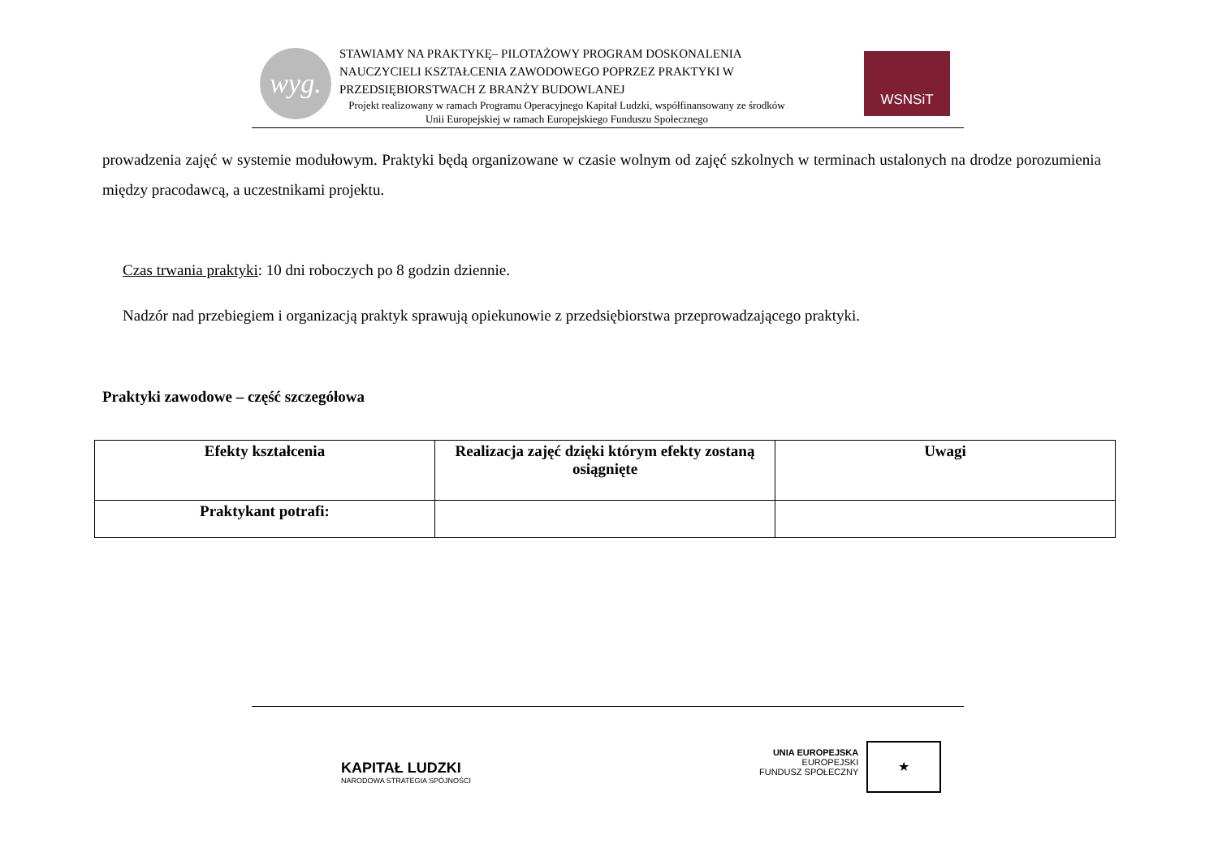wyg.
STAWIAMY NA PRAKTYKĘ– PILOTAŻOWY PROGRAM DOSKONALENIA NAUCZYCIELI KSZTAŁCENIA ZAWODOWEGO POPRZEZ PRAKTYKI W PRZEDSIĘBIORSTWACH Z BRANŻY BUDOWLANEJ
Projekt realizowany w ramach Programu Operacyjnego Kapitał Ludzki, współfinansowany ze środków Unii Europejskiej w ramach Europejskiego Funduszu Społecznego
WSNSiT
prowadzenia zajęć w systemie modułowym. Praktyki będą organizowane w czasie wolnym od zajęć szkolnych w terminach ustalonych na drodze porozumienia między pracodawcą, a uczestnikami projektu.
Czas trwania praktyki: 10 dni roboczych po 8 godzin dziennie.
Nadzór nad przebiegiem i organizacją praktyk sprawują opiekunowie z przedsiębiorstwa przeprowadzającego praktyki.
Praktyki zawodowe – część szczegółowa
| Efekty kształcenia | Realizacja zajęć dzięki którym efekty zostaną osiągnięte | Uwagi |
| --- | --- | --- |
| Praktykant potrafi: | | |
KAPITAŁ LUDZKI
NARODOWA STRATEGIA SPÓJNOŚCI
UNIA EUROPEJSKA
EUROPEJSKI
FUNDUSZ SPOŁECZNY
★